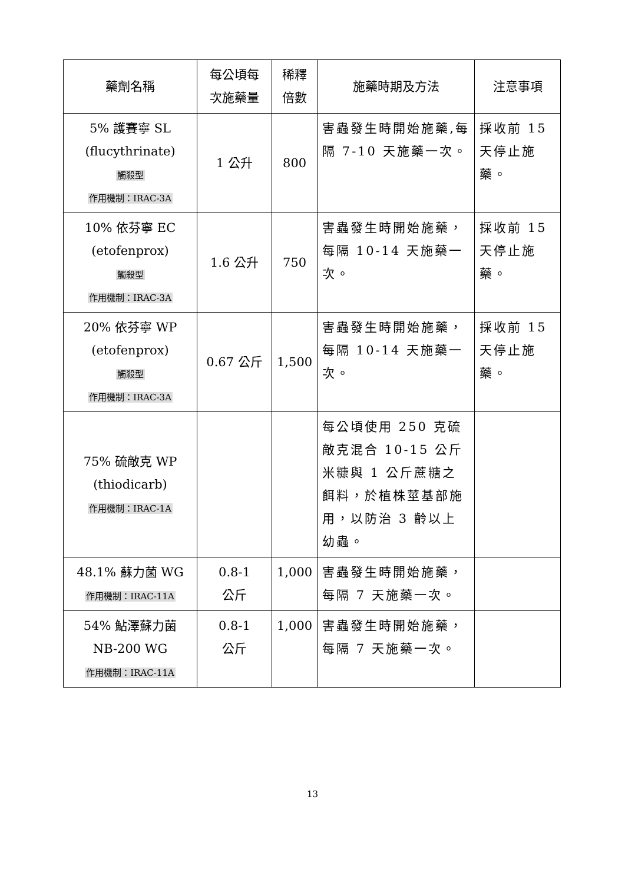| 藥劑名稱 | 每公頃每 次施藥量 | 稀釋 倍數 | 施藥時期及方法 | 注意事項 |
| --- | --- | --- | --- | --- |
| 5% 護賽寧 SL (flucythrinate) 觸殺型 作用機制：IRAC-3A | 1 公升 | 800 | 害蟲發生時開始施藥,每隔 7-10 天施藥一次。 | 採收前 15 天停止施藥。 |
| 10% 依芬寧 EC (etofenprox) 觸殺型 作用機制：IRAC-3A | 1.6 公升 | 750 | 害蟲發生時開始施藥，每隔 10-14 天施藥一次。 | 採收前 15 天停止施藥。 |
| 20% 依芬寧 WP (etofenprox) 觸殺型 作用機制：IRAC-3A | 0.67 公斤 | 1,500 | 害蟲發生時開始施藥，每隔 10-14 天施藥一次。 | 採收前 15 天停止施藥。 |
| 75% 硫敵克 WP (thiodicarb) 作用機制：IRAC-1A | | | 每公頃使用 250 克硫敵克混合 10-15 公斤米糠與 1 公斤蔗糖之餌料，於植株莖基部施用，以防治 3 齡以上幼蟲。 | |
| 48.1% 蘇力菌 WG 作用機制：IRAC-11A | 0.8-1 公斤 | 1,000 | 害蟲發生時開始施藥，每隔 7 天施藥一次。 | |
| 54% 鮎澤蘇力菌 NB-200 WG 作用機制：IRAC-11A | 0.8-1 公斤 | 1,000 | 害蟲發生時開始施藥，每隔 7 天施藥一次。 | |
13